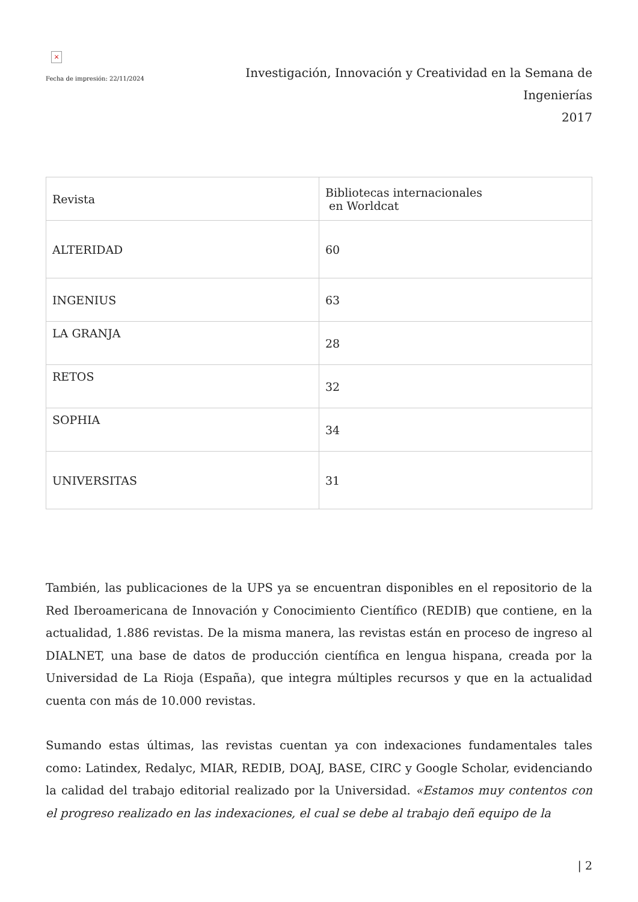×
Fecha de impresión: 22/11/2024
Investigación, Innovación y Creatividad en la Semana de Ingenierías
2017
| Revista | Bibliotecas internacionales en Worldcat |
| --- | --- |
| ALTERIDAD | 60 |
| INGENIUS | 63 |
| LA GRANJA | 28 |
| RETOS | 32 |
| SOPHIA | 34 |
| UNIVERSITAS | 31 |
También, las publicaciones de la UPS ya se encuentran disponibles en el repositorio de la Red Iberoamericana de Innovación y Conocimiento Científico (REDIB) que contiene, en la actualidad, 1.886 revistas. De la misma manera, las revistas están en proceso de ingreso al DIALNET, una base de datos de producción científica en lengua hispana, creada por la Universidad de La Rioja (España), que integra múltiples recursos y que en la actualidad cuenta con más de 10.000 revistas.
Sumando estas últimas, las revistas cuentan ya con indexaciones fundamentales tales como: Latindex, Redalyc, MIAR, REDIB, DOAJ, BASE, CIRC y Google Scholar, evidenciando la calidad del trabajo editorial realizado por la Universidad. «Estamos muy contentos con el progreso realizado en las indexaciones, el cual se debe al trabajo deñ equipo de la
| 2